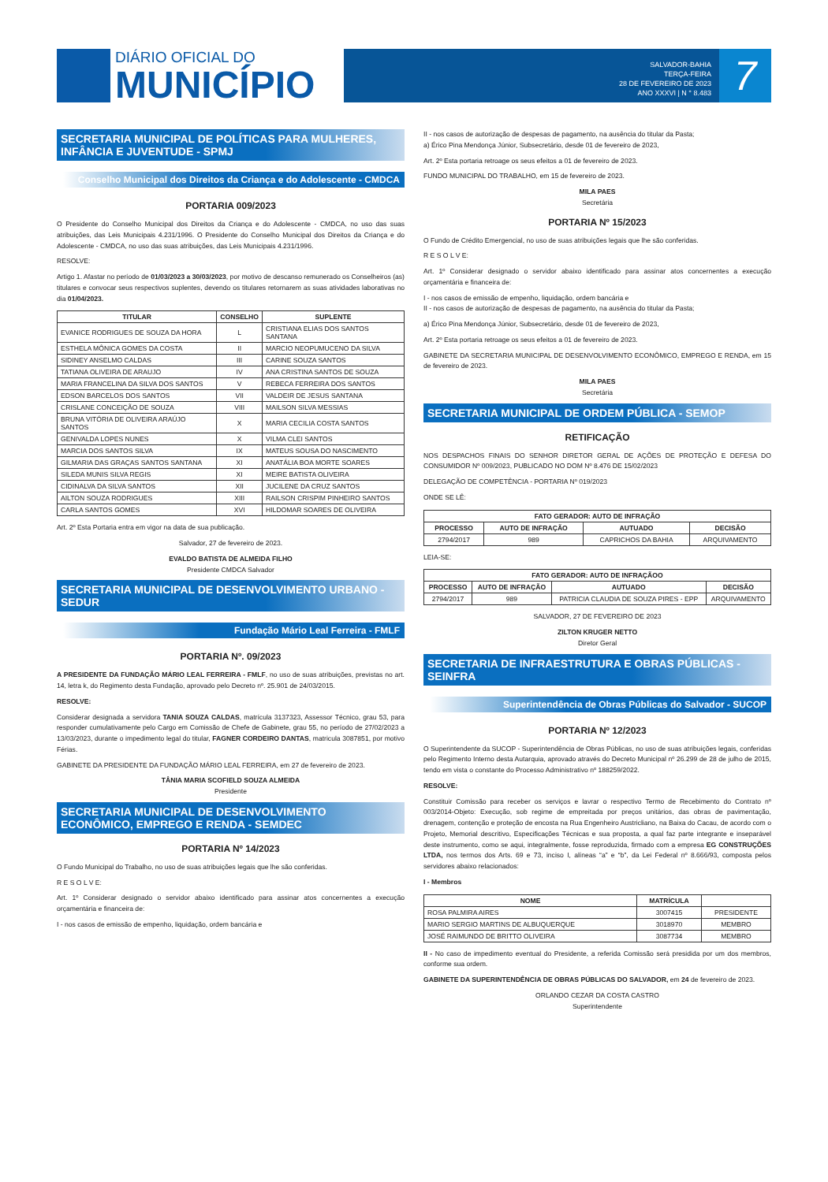DIÁRIO OFICIAL DO
MUNICÍPIO
SALVADOR-BAHIA
TERÇA-FEIRA
28 DE FEVEREIRO DE 2023
ANO XXXVI | N ° 8.483
7
SECRETARIA MUNICIPAL DE POLÍTICAS PARA MULHERES, INFÂNCIA E JUVENTUDE - SPMJ
Conselho Municipal dos Direitos da Criança e do Adolescente - CMDCA
PORTARIA 009/2023
O Presidente do Conselho Municipal dos Direitos da Criança e do Adolescente - CMDCA, no uso das suas atribuições, das Leis Municipais 4.231/1996. O Presidente do Conselho Municipal dos Direitos da Criança e do Adolescente - CMDCA, no uso das suas atribuições, das Leis Municipais 4.231/1996.
RESOLVE:
Artigo 1. Afastar no período de 01/03/2023 a 30/03/2023, por motivo de descanso remunerado os Conselheiros (as) titulares e convocar seus respectivos suplentes, devendo os titulares retornarem as suas atividades laborativas no dia 01/04/2023.
| TITULAR | CONSELHO | SUPLENTE |
| --- | --- | --- |
| EVANICE RODRIGUES DE SOUZA DA HORA | L | CRISTIANA ELIAS DOS SANTOS SANTANA |
| ESTHELA MÔNICA GOMES DA COSTA | II | MARCIO NEOPUMUCENO DA SILVA |
| SIDINEY ANSELMO CALDAS | III | CARINE SOUZA SANTOS |
| TATIANA OLIVEIRA DE ARAUJO | IV | ANA CRISTINA SANTOS DE SOUZA |
| MARIA FRANCELINA DA SILVA DOS SANTOS | V | REBECA FERREIRA DOS SANTOS |
| EDSON BARCELOS DOS SANTOS | VII | VALDEIR DE JESUS SANTANA |
| CRISLANE CONCEIÇÃO DE SOUZA | VIII | MAILSON SILVA MESSIAS |
| BRUNA VITÓRIA DE OLIVEIRA ARAÚJO SANTOS | X | MARIA CECILIA COSTA SANTOS |
| GENIVALDA LOPES NUNES | X | VILMA CLEI SANTOS |
| MARCIA DOS SANTOS SILVA | IX | MATEUS SOUSA DO NASCIMENTO |
| GILMARIA DAS GRAÇAS SANTOS SANTANA | XI | ANATÁLIA BOA MORTE SOARES |
| SILEDA MUNIS SILVA REGIS | XI | MEIRE BATISTA OLIVEIRA |
| CIDINALVA DA SILVA SANTOS | XII | JUCILENE DA CRUZ SANTOS |
| AILTON SOUZA RODRIGUES | XIII | RAILSON CRISPIM PINHEIRO SANTOS |
| CARLA SANTOS GOMES | XVI | HILDOMAR SOARES DE OLIVEIRA |
Art. 2º Esta Portaria entra em vigor na data de sua publicação.
Salvador, 27 de fevereiro de 2023.
EVALDO BATISTA DE ALMEIDA FILHO
Presidente CMDCA Salvador
SECRETARIA MUNICIPAL DE DESENVOLVIMENTO URBANO - SEDUR
Fundação Mário Leal Ferreira - FMLF
PORTARIA Nº. 09/2023
A PRESIDENTE DA FUNDAÇÃO MÁRIO LEAL FERREIRA - FMLF, no uso de suas atribuições, previstas no art. 14, letra k, do Regimento desta Fundação, aprovado pelo Decreto nº. 25.901 de 24/03/2015.
RESOLVE:
Considerar designada a servidora TANIA SOUZA CALDAS, matrícula 3137323, Assessor Técnico, grau 53, para responder cumulativamente pelo Cargo em Comissão de Chefe de Gabinete, grau 55, no período de 27/02/2023 a 13/03/2023, durante o impedimento legal do titular, FAGNER CORDEIRO DANTAS, matricula 3087851, por motivo Férias.
GABINETE DA PRESIDENTE DA FUNDAÇÃO MÁRIO LEAL FERREIRA, em 27 de fevereiro de 2023.
TÂNIA MARIA SCOFIELD SOUZA ALMEIDA
Presidente
SECRETARIA MUNICIPAL DE DESENVOLVIMENTO ECONÔMICO, EMPREGO E RENDA - SEMDEC
PORTARIA Nº 14/2023
O Fundo Municipal do Trabalho, no uso de suas atribuições legais que lhe são conferidas.
R E S O L V E:
Art. 1º Considerar designado o servidor abaixo identificado para assinar atos concernentes a execução orçamentária e financeira de:
I - nos casos de emissão de empenho, liquidação, ordem bancária e
II - nos casos de autorização de despesas de pagamento, na ausência do titular da Pasta;
a) Érico Pina Mendonça Júnior, Subsecretário, desde 01 de fevereiro de 2023,
Art. 2º Esta portaria retroage os seus efeitos a 01 de fevereiro de 2023.
FUNDO MUNICIPAL DO TRABALHO, em 15 de fevereiro de 2023.
MILA PAES
Secretária
PORTARIA Nº 15/2023
O Fundo de Crédito Emergencial, no uso de suas atribuições legais que lhe são conferidas.
R E S O L V E:
Art. 1º Considerar designado o servidor abaixo identificado para assinar atos concernentes a execução orçamentária e financeira de:
I - nos casos de emissão de empenho, liquidação, ordem bancária e
II - nos casos de autorização de despesas de pagamento, na ausência do titular da Pasta;
a) Érico Pina Mendonça Júnior, Subsecretário, desde 01 de fevereiro de 2023,
Art. 2º Esta portaria retroage os seus efeitos a 01 de fevereiro de 2023.
GABINETE DA SECRETARIA MUNICIPAL DE DESENVOLVIMENTO ECONÔMICO, EMPREGO E RENDA, em 15 de fevereiro de 2023.
MILA PAES
Secretária
SECRETARIA MUNICIPAL DE ORDEM PÚBLICA - SEMOP
RETIFICAÇÃO
NOS DESPACHOS FINAIS DO SENHOR DIRETOR GERAL DE AÇÕES DE PROTEÇÃO E DEFESA DO CONSUMIDOR Nº 009/2023, PUBLICADO NO DOM Nº 8.476 DE 15/02/2023
DELEGAÇÃO DE COMPETÊNCIA - PORTARIA Nº 019/2023
ONDE SE LÊ:
| FATO GERADOR: AUTO DE INFRAÇÃO | | | |
| --- | --- | --- | --- |
| PROCESSO | AUTO DE INFRAÇÃO | AUTUADO | DECISÃO |
| 2794/2017 | 989 | CAPRICHOS DA BAHIA | ARQUIVAMENTO |
LEIA-SE:
| FATO GERADOR: AUTO DE INFRAÇÃOO | | | |
| --- | --- | --- | --- |
| PROCESSO | AUTO DE INFRAÇÃO | AUTUADO | DECISÃO |
| 2794/2017 | 989 | PATRICIA CLAUDIA DE SOUZA PIRES - EPP | ARQUIVAMENTO |
SALVADOR, 27 DE FEVEREIRO DE 2023
ZILTON KRUGER NETTO
Diretor Geral
SECRETARIA DE INFRAESTRUTURA E OBRAS PÚBLICAS - SEINFRA
Superintendência de Obras Públicas do Salvador - SUCOP
PORTARIA Nº 12/2023
O Superintendente da SUCOP - Superintendência de Obras Públicas, no uso de suas atribuições legais, conferidas pelo Regimento Interno desta Autarquia, aprovado através do Decreto Municipal nº 26.299 de 28 de julho de 2015, tendo em vista o constante do Processo Administrativo nº 188259/2022.
RESOLVE:
Constituir Comissão para receber os serviços e lavrar o respectivo Termo de Recebimento do Contrato nº 003/2014-Objeto: Execução, sob regime de empreitada por preços unitários, das obras de pavimentação, drenagem, contenção e proteção de encosta na Rua Engenheiro Austricliano, na Baixa do Cacau, de acordo com o Projeto, Memorial descritivo, Especificações Técnicas e sua proposta, a qual faz parte integrante e inseparável deste instrumento, como se aqui, integralmente, fosse reproduzida, firmado com a empresa EG CONSTRUÇÕES LTDA, nos termos dos Arts. 69 e 73, inciso I, alíneas “a” e “b”, da Lei Federal nº 8.666/93, composta pelos servidores abaixo relacionados:
I - Membros
| NOME | MATRÍCULA | |
| --- | --- | --- |
| ROSA PALMIRA AIRES | 3007415 | PRESIDENTE |
| MARIO SERGIO MARTINS DE ALBUQUERQUE | 3018970 | MEMBRO |
| JOSÉ RAIMUNDO DE BRITTO OLIVEIRA | 3087734 | MEMBRO |
II - No caso de impedimento eventual do Presidente, a referida Comissão será presidida por um dos membros, conforme sua ordem.
GABINETE DA SUPERINTENDÊNCIA DE OBRAS PÚBLICAS DO SALVADOR, em 24 de fevereiro de 2023.
ORLANDO CEZAR DA COSTA CASTRO
Superintendente